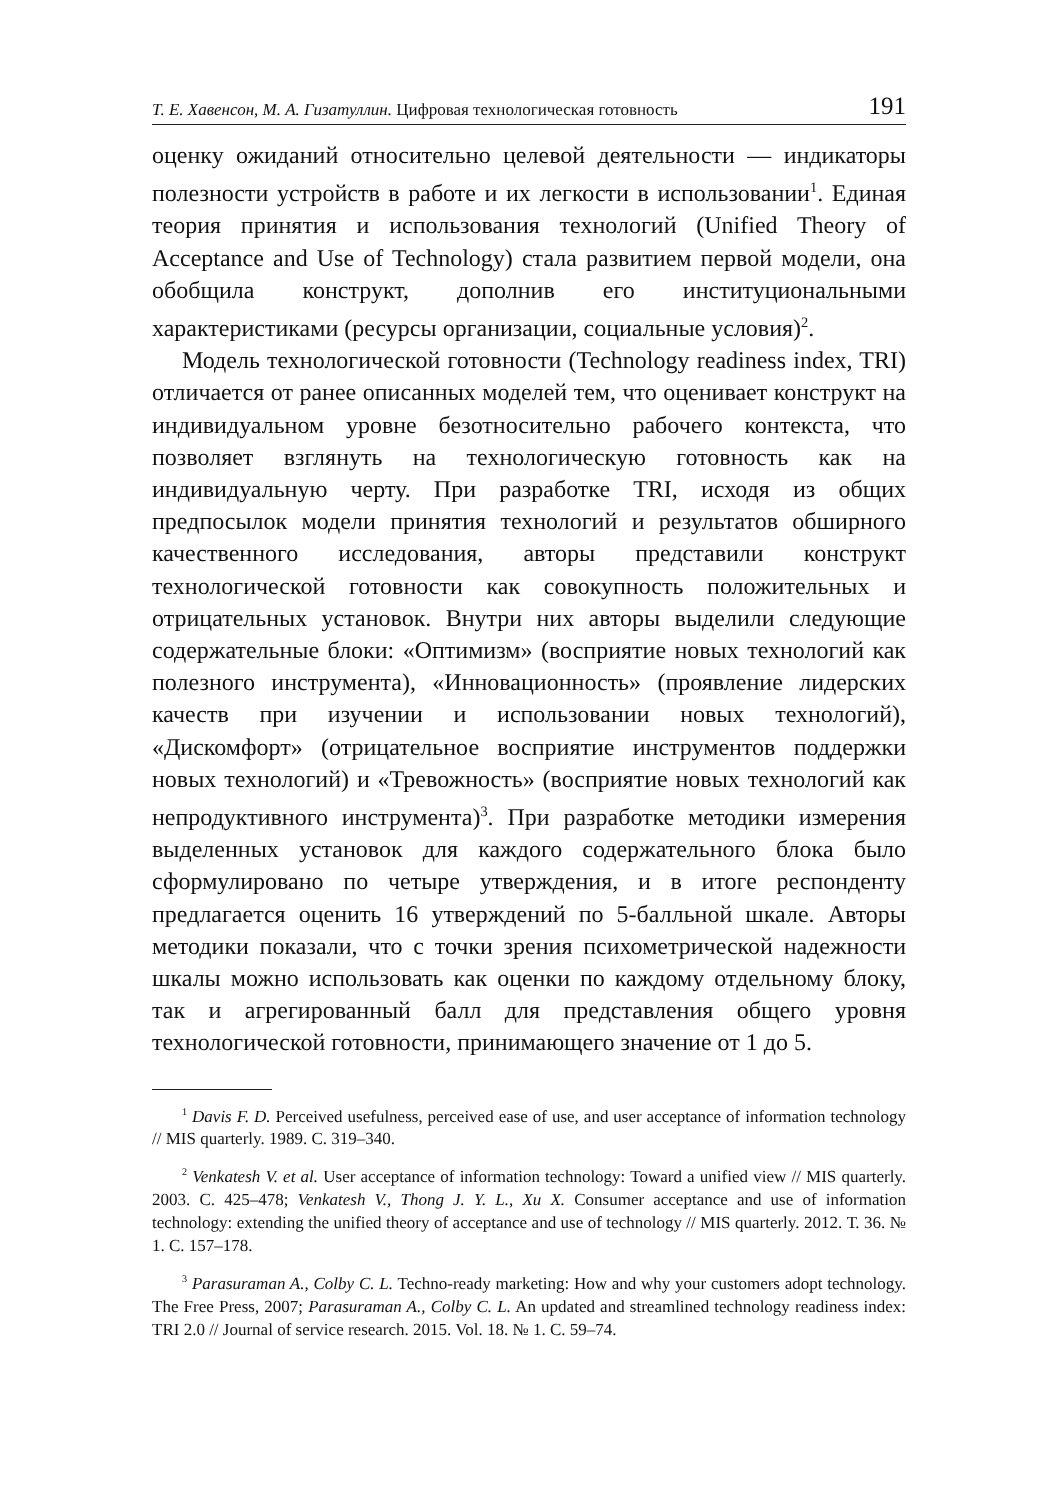Т. Е. Хавенсон, М. А. Гизатуллин. Цифровая технологическая готовность 191
оценку ожиданий относительно целевой деятельности — индикаторы полезности устройств в работе и их легкости в использовании<sup>1</sup>. Единая теория принятия и использования технологий (Unified Theory of Acceptance and Use of Technology) стала развитием первой модели, она обобщила конструкт, дополнив его институциональными характеристиками (ресурсы организации, социальные условия)<sup>2</sup>.
Модель технологической готовности (Technology readiness index, TRI) отличается от ранее описанных моделей тем, что оценивает конструкт на индивидуальном уровне безотносительно рабочего контекста, что позволяет взглянуть на технологическую готовность как на индивидуальную черту. При разработке TRI, исходя из общих предпосылок модели принятия технологий и результатов обширного качественного исследования, авторы представили конструкт технологической готовности как совокупность положительных и отрицательных установок. Внутри них авторы выделили следующие содержательные блоки: «Оптимизм» (восприятие новых технологий как полезного инструмента), «Инновационность» (проявление лидерских качеств при изучении и использовании новых технологий), «Дискомфорт» (отрицательное восприятие инструментов поддержки новых технологий) и «Тревожность» (восприятие новых технологий как непродуктивного инструмента)<sup>3</sup>. При разработке методики измерения выделенных установок для каждого содержательного блока было сформулировано по четыре утверждения, и в итоге респонденту предлагается оценить 16 утверждений по 5-балльной шкале. Авторы методики показали, что с точки зрения психометрической надежности шкалы можно использовать как оценки по каждому отдельному блоку, так и агрегированный балл для представления общего уровня технологической готовности, принимающего значение от 1 до 5.
<sup>1</sup> Davis F. D. Perceived usefulness, perceived ease of use, and user acceptance of information technology // MIS quarterly. 1989. С. 319–340.
<sup>2</sup> Venkatesh V. et al. User acceptance of information technology: Toward a unified view // MIS quarterly. 2003. С. 425–478; Venkatesh V., Thong J. Y. L., Xu X. Consumer acceptance and use of information technology: extending the unified theory of acceptance and use of technology // MIS quarterly. 2012. Т. 36. № 1. С. 157–178.
<sup>3</sup> Parasuraman A., Colby C. L. Techno-ready marketing: How and why your customers adopt technology. The Free Press, 2007; Parasuraman A., Colby C. L. An updated and streamlined technology readiness index: TRI 2.0 // Journal of service research. 2015. Vol. 18. № 1. С. 59–74.